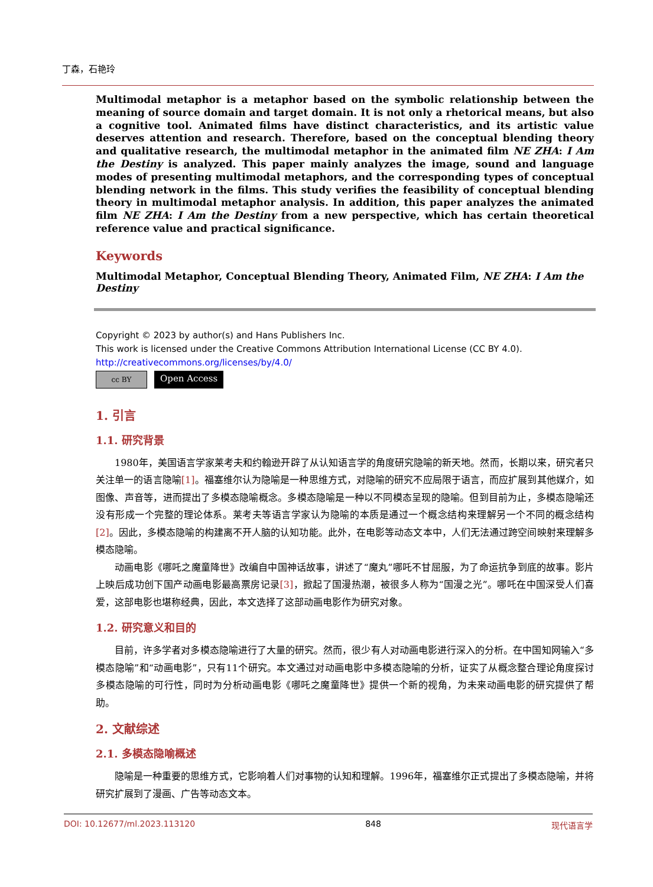丁森，石艳玲
Multimodal metaphor is a metaphor based on the symbolic relationship between the meaning of source domain and target domain. It is not only a rhetorical means, but also a cognitive tool. Animated films have distinct characteristics, and its artistic value deserves attention and research. Therefore, based on the conceptual blending theory and qualitative research, the multimodal metaphor in the animated film NE ZHA: I Am the Destiny is analyzed. This paper mainly analyzes the image, sound and language modes of presenting multimodal metaphors, and the corresponding types of conceptual blending network in the films. This study verifies the feasibility of conceptual blending theory in multimodal metaphor analysis. In addition, this paper analyzes the animated film NE ZHA: I Am the Destiny from a new perspective, which has certain theoretical reference value and practical significance.
Keywords
Multimodal Metaphor, Conceptual Blending Theory, Animated Film, NE ZHA: I Am the Destiny
Copyright © 2023 by author(s) and Hans Publishers Inc.
This work is licensed under the Creative Commons Attribution International License (CC BY 4.0).
http://creativecommons.org/licenses/by/4.0/
cc BY
Open Access
1. 引言
1.1. 研究背景
1980年，美国语言学家莱考夫和约翰逊开辟了从认知语言学的角度研究隐喻的新天地。然而，长期以来，研究者只关注单一的语言隐喻[1]。福塞维尔认为隐喻是一种思维方式，对隐喻的研究不应局限于语言，而应扩展到其他媒介，如图像、声音等，进而提出了多模态隐喻概念。多模态隐喻是一种以不同模态呈现的隐喻。但到目前为止，多模态隐喻还没有形成一个完整的理论体系。莱考夫等语言学家认为隐喻的本质是通过一个概念结构来理解另一个不同的概念结构[2]。因此，多模态隐喻的构建离不开人脑的认知功能。此外，在电影等动态文本中，人们无法通过跨空间映射来理解多模态隐喻。
动画电影《哪吒之魔童降世》改编自中国神话故事，讲述了“魔丸”哪吒不甘屈服，为了命运抗争到底的故事。影片上映后成功创下国产动画电影最高票房记录[3]，掀起了国漫热潮，被很多人称为“国漫之光”。哪吒在中国深受人们喜爱，这部电影也堪称经典，因此，本文选择了这部动画电影作为研究对象。
1.2. 研究意义和目的
目前，许多学者对多模态隐喻进行了大量的研究。然而，很少有人对动画电影进行深入的分析。在中国知网输入“多模态隐喻”和“动画电影”，只有11个研究。本文通过对动画电影中多模态隐喻的分析，证实了从概念整合理论角度探讨多模态隐喻的可行性，同时为分析动画电影《哪吒之魔童降世》提供一个新的视角，为未来动画电影的研究提供了帮助。
2. 文献综述
2.1. 多模态隐喻概述
隐喻是一种重要的思维方式，它影响着人们对事物的认知和理解。1996年，福塞维尔正式提出了多模态隐喻，并将研究扩展到了漫画、广告等动态文本。
DOI: 10.12677/ml.2023.113120 848 现代语言学